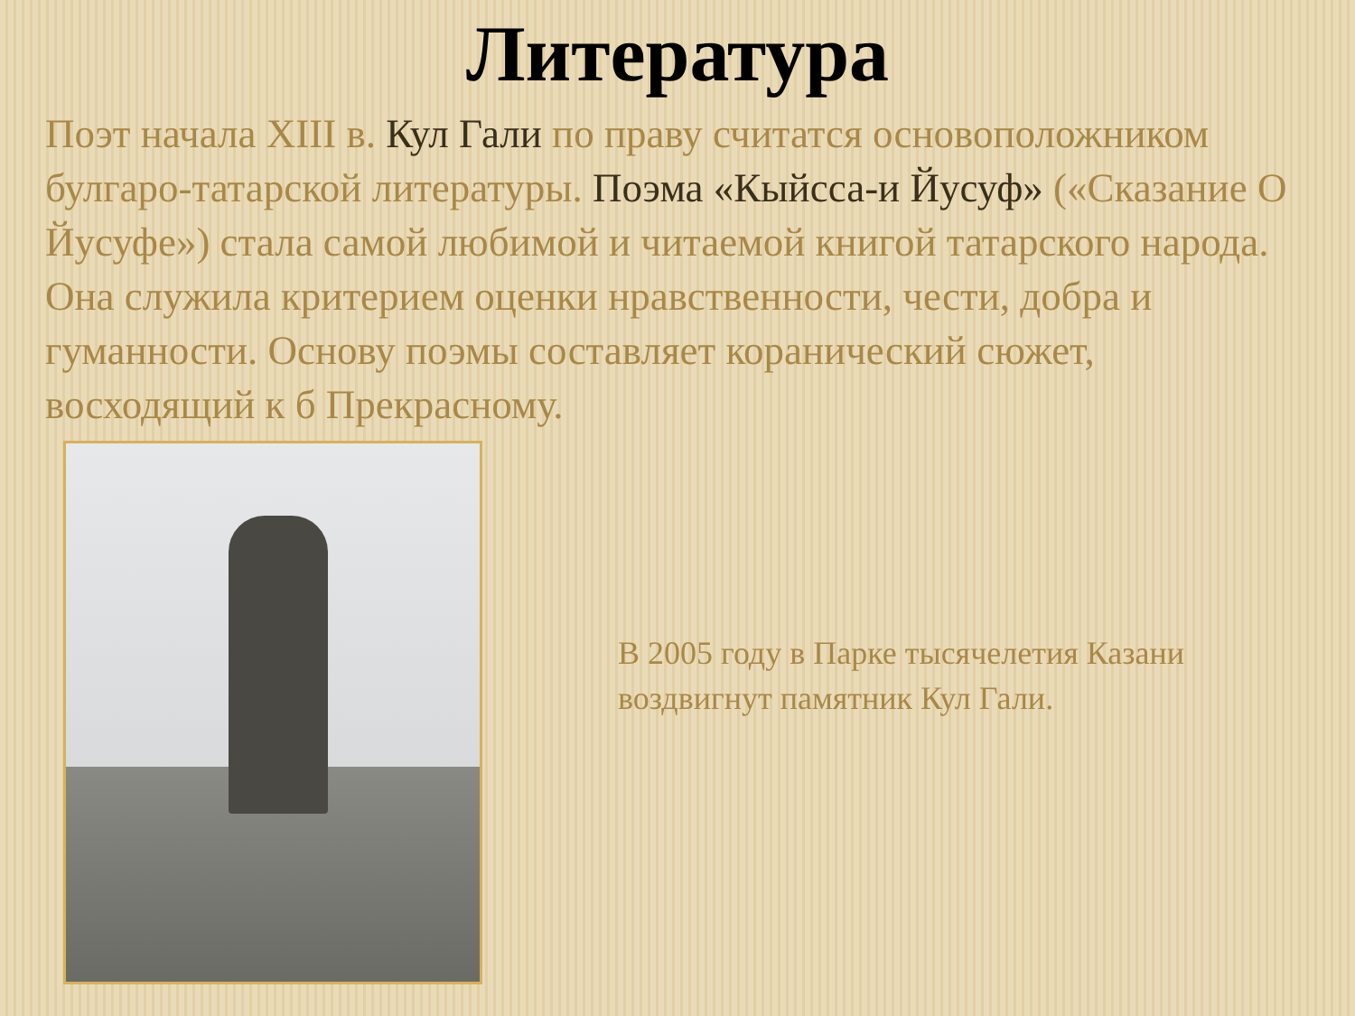Литература
Поэт начала XIII в. Кул Гали по праву считатся основоположником булгаро-татарской литературы. Поэма «Кыйсса-и Йусуф» («Сказание О Йусуфе») стала самой любимой и читаемой книгой татарского народа. Она служила критерием оценки нравственности, чести, добра и гуманности. Основу поэмы составляет коранический сюжет, восходящий к б Прекрасному.
В 2005 году в Парке тысячелетия Казани воздвигнут памятник Кул Гали.